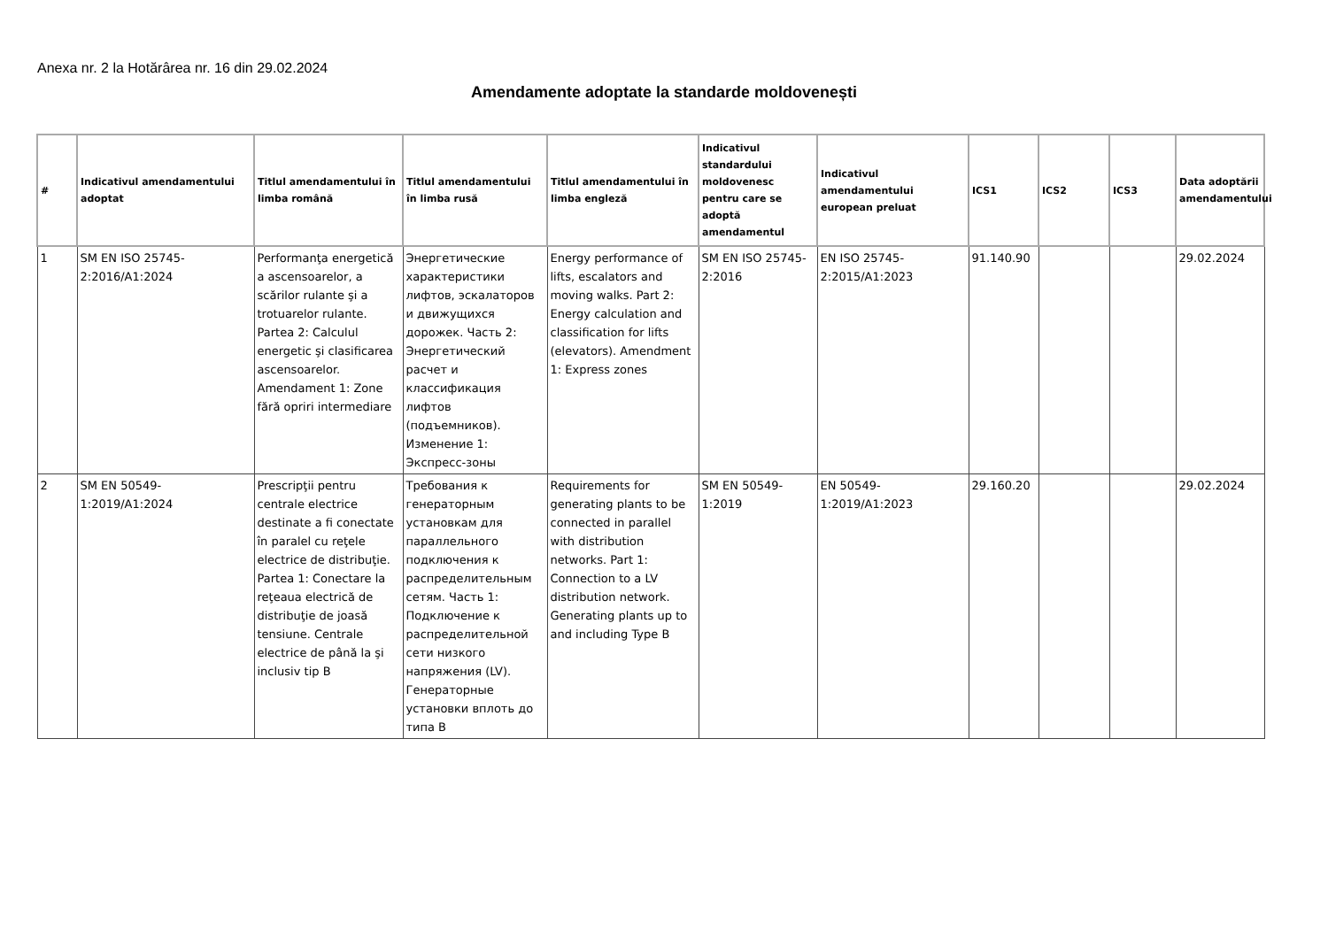Anexa nr. 2 la Hotărârea nr. 16 din 29.02.2024
Amendamente adoptate la standarde moldovenești
| # | Indicativul amendamentului adoptat | Titlul amendamentului în limba română | Titlul amendamentului în limba rusă | Titlul amendamentului în limba engleză | Indicativul standardului moldovenesc pentru care se adoptă amendamentul | Indicativul amendamentului european preluat | ICS1 | ICS2 | ICS3 | Data adoptării amendamentului |
| --- | --- | --- | --- | --- | --- | --- | --- | --- | --- | --- |
| 1 | SM EN ISO 25745-2:2016/A1:2024 | Performanţa energetică a ascensoarelor, a scărilor rulante şi a trotuarelor rulante. Partea 2: Calculul energetic şi clasificarea ascensoarelor. Amendament 1: Zone fără opriri intermediare | Энергетические характеристики лифтов, эскалаторов и движущихся дорожек. Часть 2: Энергетический расчет и классификация лифтов (подъемников). Изменение 1: Экспресс-зоны | Energy performance of lifts, escalators and moving walks. Part 2: Energy calculation and classification for lifts (elevators). Amendment 1: Express zones | SM EN ISO 25745-2:2016 | EN ISO 25745-2:2015/A1:2023 | 91.140.90 | | | 29.02.2024 |
| 2 | SM EN 50549-1:2019/A1:2024 | Prescripţii pentru centrale electrice destinate a fi conectate în paralel cu reţele electrice de distribuţie. Partea 1: Conectare la reţeaua electrică de distribuţie de joasă tensiune. Centrale electrice de până la şi inclusiv tip B | Требования к генераторным установкам для параллельного подключения к распределительным сетям. Часть 1: Подключение к распределительной сети низкого напряжения (LV). Генераторные установки вплоть до типа B | Requirements for generating plants to be connected in parallel with distribution networks. Part 1: Connection to a LV distribution network. Generating plants up to and including Type B | SM EN 50549-1:2019 | EN 50549-1:2019/A1:2023 | 29.160.20 | | | 29.02.2024 |